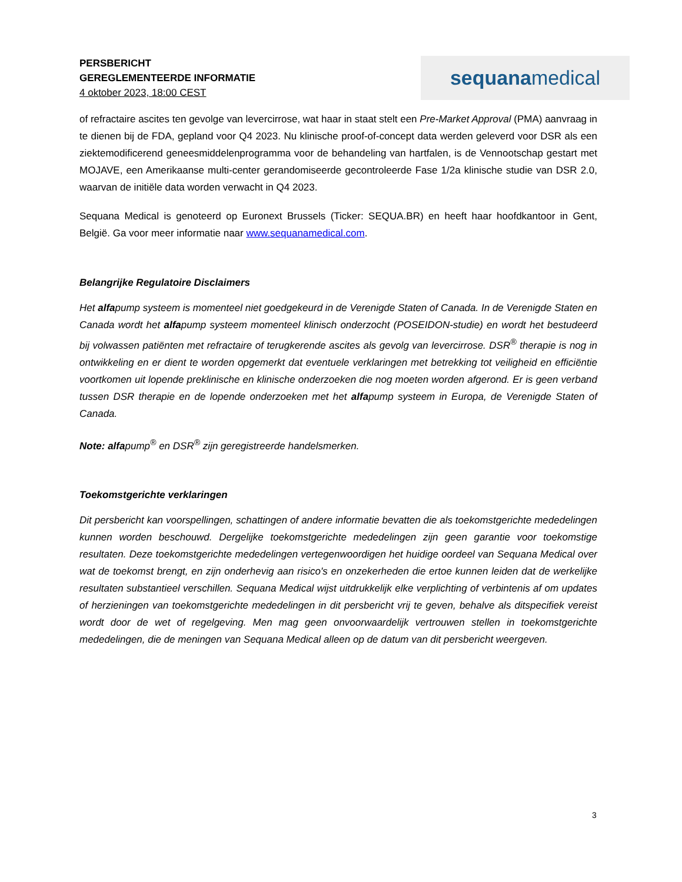PERSBERICHT
GEREGLEMENTEERDE INFORMATIE
4 oktober 2023, 18:00 CEST
sequana medical
of refractaire ascites ten gevolge van levercirrose, wat haar in staat stelt een Pre-Market Approval (PMA) aanvraag in te dienen bij de FDA, gepland voor Q4 2023. Nu klinische proof-of-concept data werden geleverd voor DSR als een ziektemodificerend geneesmiddelenprogramma voor de behandeling van hartfalen, is de Vennootschap gestart met MOJAVE, een Amerikaanse multi-center gerandomiseerde gecontroleerde Fase 1/2a klinische studie van DSR 2.0, waarvan de initiële data worden verwacht in Q4 2023.
Sequana Medical is genoteerd op Euronext Brussels (Ticker: SEQUA.BR) en heeft haar hoofdkantoor in Gent, België. Ga voor meer informatie naar www.sequanamedical.com.
Belangrijke Regulatoire Disclaimers
Het alfapump systeem is momenteel niet goedgekeurd in de Verenigde Staten of Canada. In de Verenigde Staten en Canada wordt het alfapump systeem momenteel klinisch onderzocht (POSEIDON-studie) en wordt het bestudeerd bij volwassen patiënten met refractaire of terugkerende ascites als gevolg van levercirrose. DSR<sup>®</sup> therapie is nog in ontwikkeling en er dient te worden opgemerkt dat eventuele verklaringen met betrekking tot veiligheid en efficiëntie voortkomen uit lopende preklinische en klinische onderzoeken die nog moeten worden afgerond. Er is geen verband tussen DSR therapie en de lopende onderzoeken met het alfapump systeem in Europa, de Verenigde Staten of Canada.
Note: alfapump<sup>®</sup> en DSR<sup>®</sup> zijn geregistreerde handelsmerken.
Toekomstgerichte verklaringen
Dit persbericht kan voorspellingen, schattingen of andere informatie bevatten die als toekomstgerichte mededelingen kunnen worden beschouwd. Dergelijke toekomstgerichte mededelingen zijn geen garantie voor toekomstige resultaten. Deze toekomstgerichte mededelingen vertegenwoordigen het huidige oordeel van Sequana Medical over wat de toekomst brengt, en zijn onderhevig aan risico's en onzekerheden die ertoe kunnen leiden dat de werkelijke resultaten substantieel verschillen. Sequana Medical wijst uitdrukkelijk elke verplichting of verbintenis af om updates of herzieningen van toekomstgerichte mededelingen in dit persbericht vrij te geven, behalve als ditspecifiek vereist wordt door de wet of regelgeving. Men mag geen onvoorwaardelijk vertrouwen stellen in toekomstgerichte mededelingen, die de meningen van Sequana Medical alleen op de datum van dit persbericht weergeven.
3